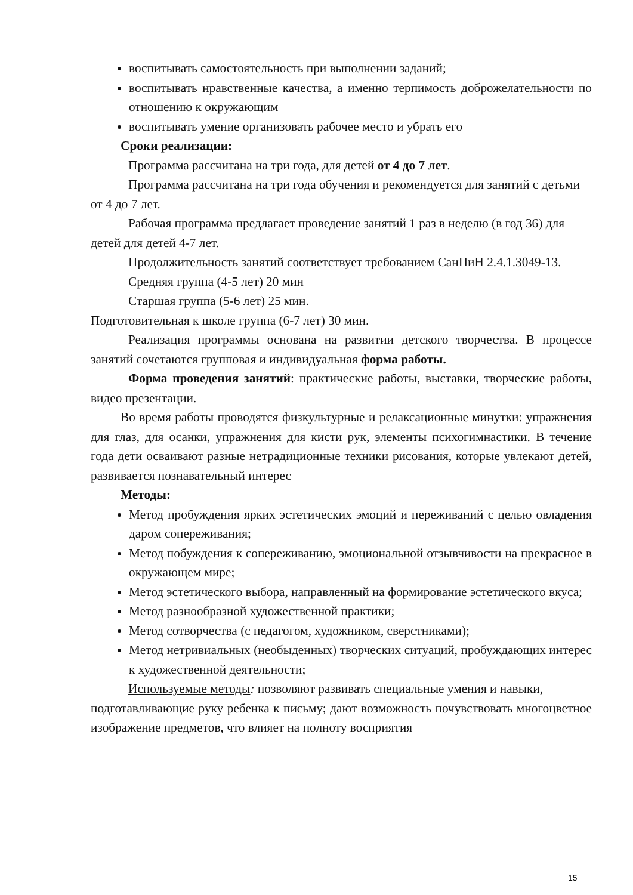воспитывать самостоятельность при выполнении заданий;
воспитывать нравственные качества, а именно терпимость доброжелательности по отношению к окружающим
воспитывать умение организовать рабочее место и убрать его
Сроки реализации:
Программа рассчитана на три года, для детей от 4 до 7 лет.
Программа рассчитана на три года обучения и рекомендуется для занятий с детьми от 4 до 7 лет.
Рабочая программа предлагает проведение занятий 1 раз в неделю (в год 36) для детей для детей 4-7 лет.
Продолжительность занятий соответствует требованием СанПиН 2.4.1.3049-13.
Средняя группа (4-5 лет) 20 мин
Старшая группа (5-6 лет) 25 мин.
Подготовительная к школе группа (6-7 лет) 30 мин.
Реализация программы основана на развитии детского творчества. В процессе занятий сочетаются групповая и индивидуальная форма работы.
Форма проведения занятий: практические работы, выставки, творческие работы, видео презентации.
Во время работы проводятся физкультурные и релаксационные минутки: упражнения для глаз, для осанки, упражнения для кисти рук, элементы психогимнастики. В течение года дети осваивают разные нетрадиционные техники рисования, которые увлекают детей, развивается познавательный интерес
Методы:
Метод пробуждения ярких эстетических эмоций и переживаний с целью овладения даром сопереживания;
Метод побуждения к сопереживанию, эмоциональной отзывчивости на прекрасное в окружающем мире;
Метод эстетического выбора, направленный на формирование эстетического вкуса;
Метод разнообразной художественной практики;
Метод сотворчества (с педагогом, художником, сверстниками);
Метод нетривиальных (необыденных) творческих ситуаций, пробуждающих интерес к художественной деятельности;
Используемые методы: позволяют развивать специальные умения и навыки,
подготавливающие руку ребенка к письму; дают возможность почувствовать многоцветное изображение предметов, что влияет на полноту восприятия
15